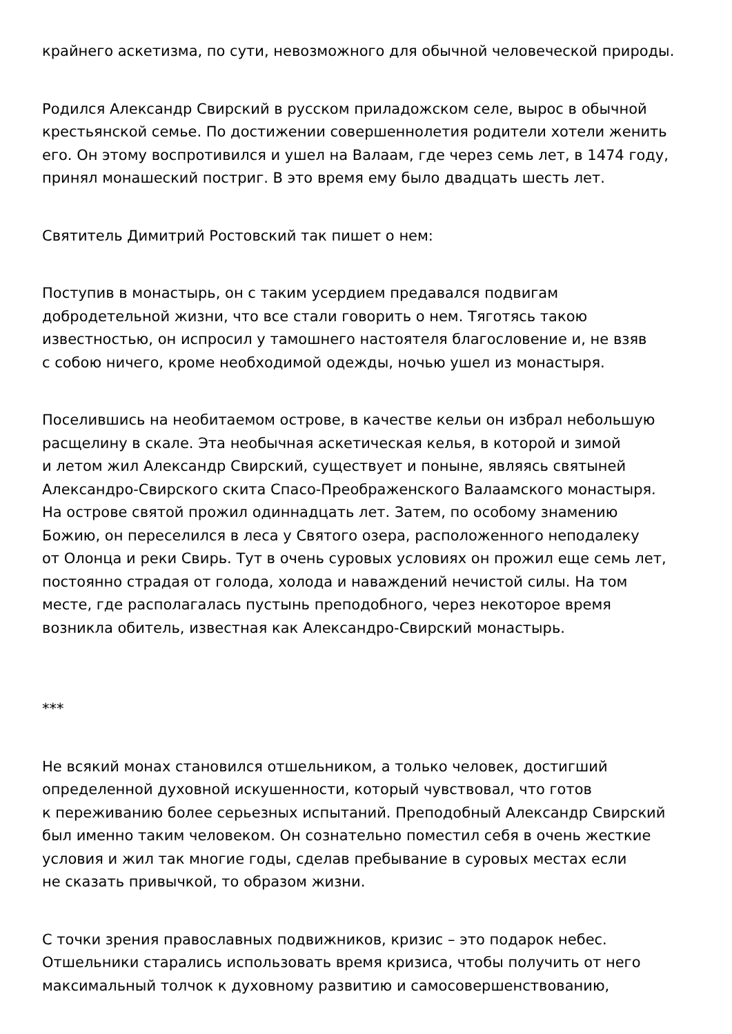крайнего аскетизма, по сути, невозможного для обычной человеческой природы.
Родился Александр Свирский в русском приладожском селе, вырос в обычной
крестьянской семье. По достижении совершеннолетия родители хотели женить
его. Он этому воспротивился и ушел на Валаам, где через семь лет, в 1474 году,
принял монашеский постриг. В это время ему было двадцать шесть лет.
Святитель Димитрий Ростовский так пишет о нем:
Поступив в монастырь, он с таким усердием предавался подвигам
добродетельной жизни, что все стали говорить о нем. Тяготясь такою
известностью, он испросил у тамошнего настоятеля благословение и, не взяв
с собою ничего, кроме необходимой одежды, ночью ушел из монастыря.
Поселившись на необитаемом острове, в качестве кельи он избрал небольшую
расщелину в скале. Эта необычная аскетическая келья, в которой и зимой
и летом жил Александр Свирский, существует и поныне, являясь святыней
Александро-Свирского скита Спасо-Преображенского Валаамского монастыря.
На острове святой прожил одиннадцать лет. Затем, по особому знамению
Божию, он переселился в леса у Святого озера, расположенного неподалеку
от Олонца и реки Свирь. Тут в очень суровых условиях он прожил еще семь лет,
постоянно страдая от голода, холода и наваждений нечистой силы. На том
месте, где располагалась пустынь преподобного, через некоторое время
возникла обитель, известная как Александро-Свирский монастырь.
***
Не всякий монах становился отшельником, а только человек, достигший
определенной духовной искушенности, который чувствовал, что готов
к переживанию более серьезных испытаний. Преподобный Александр Свирский
был именно таким человеком. Он сознательно поместил себя в очень жесткие
условия и жил так многие годы, сделав пребывание в суровых местах если
не сказать привычкой, то образом жизни.
С точки зрения православных подвижников, кризис – это подарок небес.
Отшельники старались использовать время кризиса, чтобы получить от него
максимальный толчок к духовному развитию и самосовершенствованию,